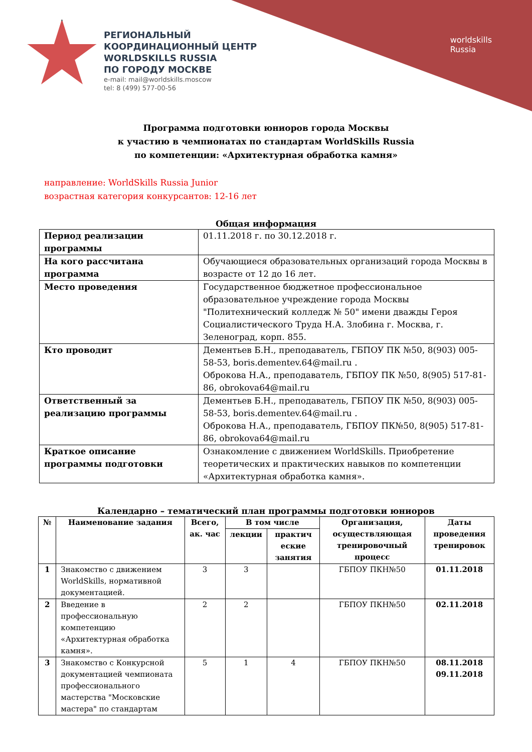РЕГИОНАЛЬНЫЙ
КООРДИНАЦИОННЫЙ ЦЕНТР
WORLDSKILLS RUSSIA
ПО ГОРОДУ МОСКВЕ
e-mail: mail@worldskills.moscow
tel: 8 (499) 577-00-56
worldskills
Russia
Программа подготовки юниоров города Москвы
к участию в чемпионатах по стандартам WorldSkills Russia
по компетенции: «Архитектурная обработка камня»
направление: WorldSkills Russia Junior
возрастная категория конкурсантов: 12-16 лет
Общая информация
| Период реализации программы | 01.11.2018 г. по 30.12.2018 г. |
| На кого рассчитана программа | Обучающиеся образовательных организаций города Москвы в возрасте от 12 до 16 лет. |
| Место проведения | Государственное бюджетное профессиональное образовательное учреждение города Москвы "Политехнический колледж № 50" имени дважды Героя Социалистического Труда Н.А. Злобина г. Москва, г. Зеленоград, корп. 855. |
| Кто проводит | Дементьев Б.Н., преподаватель, ГБПОУ ПК №50, 8(903) 005-58-53, boris.dementev.64@mail.ru . Оброкова Н.А., преподаватель, ГБПОУ ПК №50, 8(905) 517-81-86, obrokova64@mail.ru |
| Ответственный за реализацию программы | Дементьев Б.Н., преподаватель, ГБПОУ ПК №50, 8(903) 005-58-53, boris.dementev.64@mail.ru . Оброкова Н.А., преподаватель, ГБПОУ ПК№50, 8(905) 517-81-86, obrokova64@mail.ru |
| Краткое описание программы подготовки | Ознакомление с движением WorldSkills. Приобретение теоретических и практических навыков по компетенции «Архитектурная обработка камня». |
Календарно – тематический план программы подготовки юниоров
| № | Наименование задания | Всего, ак. час | В том числе | | Организация, осуществляющая тренировочный процесс | Даты проведения тренировок |
| --- | --- | --- | --- | --- | --- | --- |
| | | | лекции | практич еские занятия | | |
| 1 | Знакомство с движением WorldSkills, нормативной документацией. | 3 | 3 | | ГБПОУ ПКН№50 | 01.11.2018 |
| 2 | Введение в профессиональную компетенцию «Архитектурная обработка камня». | 2 | 2 | | ГБПОУ ПКН№50 | 02.11.2018 |
| 3 | Знакомство с Конкурсной документацией чемпионата профессионального мастерства "Московские мастера" по стандартам | 5 | 1 | 4 | ГБПОУ ПКН№50 | 08.11.2018 09.11.2018 |